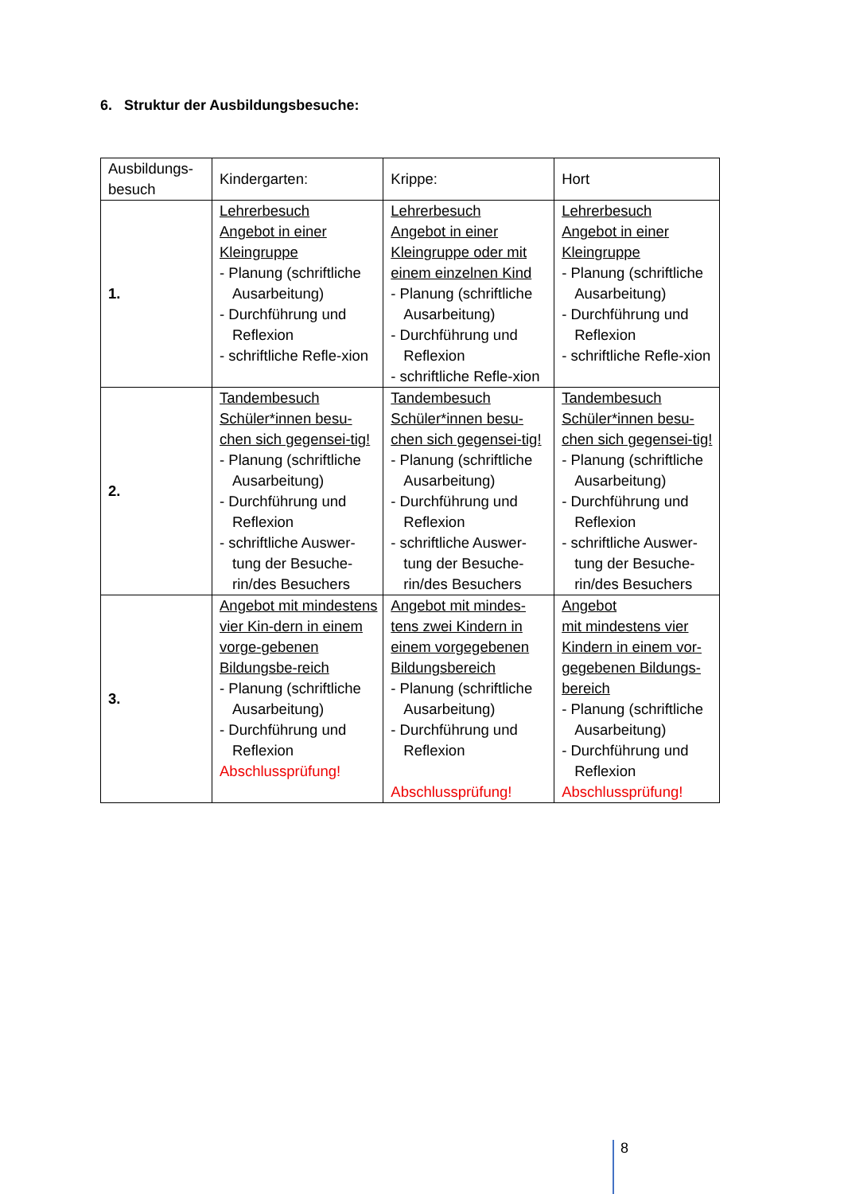6. Struktur der Ausbildungsbesuche:
| Ausbildungs-besuch | Kindergarten: | Krippe: | Hort |
| 1. | Lehrerbesuch Angebot in einer Kleingruppe - Planung (schriftliche Ausarbeitung) - Durchführung und Reflexion - schriftliche Refle-xion | Lehrerbesuch Angebot in einer Kleingruppe oder mit einem einzelnen Kind - Planung (schriftliche Ausarbeitung) - Durchführung und Reflexion - schriftliche Refle-xion | Lehrerbesuch Angebot in einer Kleingruppe - Planung (schriftliche Ausarbeitung) - Durchführung und Reflexion - schriftliche Refle-xion |
| 2. | Tandembesuch Schüler*innen besu-chen sich gegensei-tig! - Planung (schriftliche Ausarbeitung) - Durchführung und Reflexion - schriftliche Auswer-tung der Besuche-rin/des Besuchers | Tandembesuch Schüler*innen besu-chen sich gegensei-tig! - Planung (schriftliche Ausarbeitung) - Durchführung und Reflexion - schriftliche Auswer-tung der Besuche-rin/des Besuchers | Tandembesuch Schüler*innen besu-chen sich gegensei-tig! - Planung (schriftliche Ausarbeitung) - Durchführung und Reflexion - schriftliche Auswer-tung der Besuche-rin/des Besuchers |
| 3. | Angebot mit mindestens vier Kin-dern in einem vorge-gebenen Bildungsbe-reich - Planung (schriftliche Ausarbeitung) - Durchführung und Reflexion Abschlussprüfung! | Angebot mit mindes-tens zwei Kindern in einem vorgegebenen Bildungsbereich - Planung (schriftliche Ausarbeitung) - Durchführung und Reflexion Abschlussprüfung! | Angebot mit mindestens vier Kindern in einem vor-gegebenen Bildungs-bereich - Planung (schriftliche Ausarbeitung) - Durchführung und Reflexion Abschlussprüfung! |
8